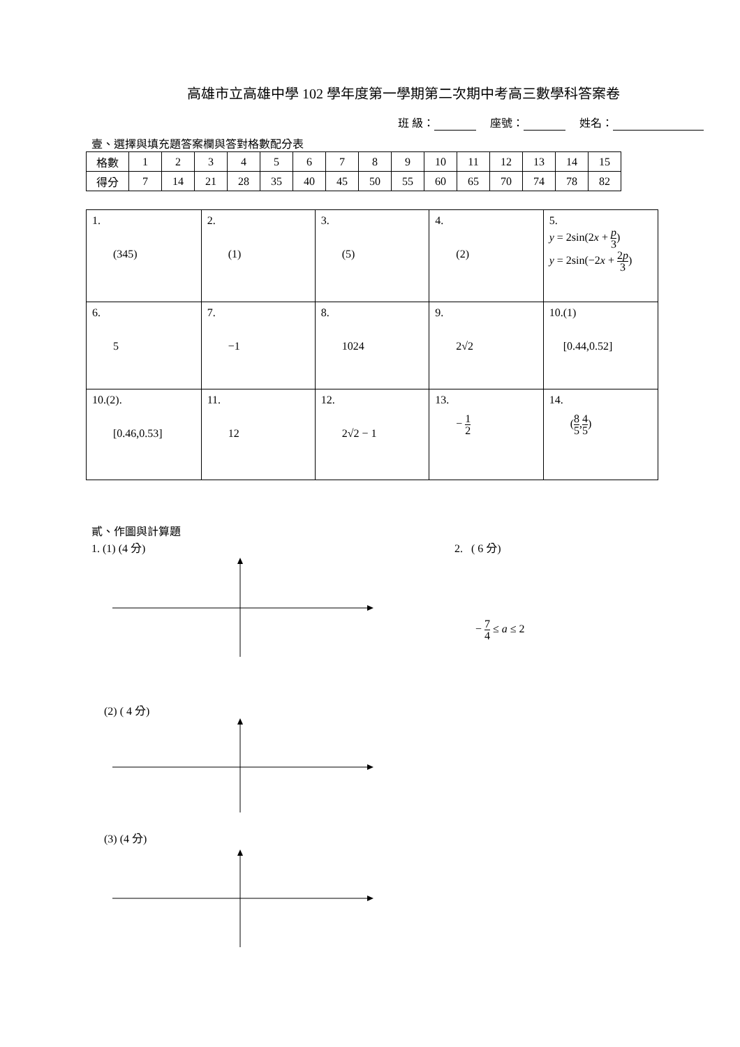高雄市立高雄中學 102 學年度第一學期第二次期中考高三數學科答案卷
班 級： 座號： 姓名：
壹、選擇與填充題答案欄與答對格數配分表
| 格數 | 1 | 2 | 3 | 4 | 5 | 6 | 7 | 8 | 9 | 10 | 11 | 12 | 13 | 14 | 15 |
| 得分 | 7 | 14 | 21 | 28 | 35 | 40 | 45 | 50 | 55 | 60 | 65 | 70 | 74 | 78 | 82 |
| 1. (345) | 2. (1) | 3. (5) | 4. (2) | 5. y = 2sin(2 x + p 3 ) y = 2sin(−2 x + 2 p 3 ) |
| 6. 5 | 7. −1 | 8. 1024 | 9. 2√2 | 10.(1) [0.44,0.52] |
| 10.(2). [0.46,0.53] | 11. 12 | 12. 2√2 − 1 | 13. − 1 2 | 14. ( 8 5 , 4 5 ) |
貳、作圖與計算題
1. (1) (4 分)
(2) ( 4 分)
(3) (4 分)
2. ( 6 分)
− 7 4 ≤ a ≤ 2